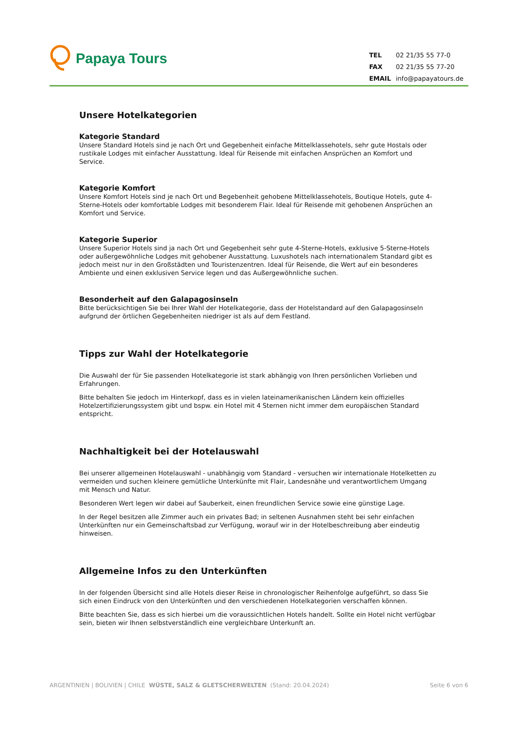Papaya Tours
| TEL | 02 21/35 55 77-0 |
| FAX | 02 21/35 55 77-20 |
| EMAIL | info@papayatours.de |
Unsere Hotelkategorien
Kategorie Standard
Unsere Standard Hotels sind je nach Ort und Gegebenheit einfache Mittelklassehotels, sehr gute Hostals oder rustikale Lodges mit einfacher Ausstattung. Ideal für Reisende mit einfachen Ansprüchen an Komfort und Service.
Kategorie Komfort
Unsere Komfort Hotels sind je nach Ort und Begebenheit gehobene Mittelklassehotels, Boutique Hotels, gute 4-Sterne-Hotels oder komfortable Lodges mit besonderem Flair. Ideal für Reisende mit gehobenen Ansprüchen an Komfort und Service.
Kategorie Superior
Unsere Superior Hotels sind ja nach Ort und Gegebenheit sehr gute 4-Sterne-Hotels, exklusive 5-Sterne-Hotels oder außergewöhnliche Lodges mit gehobener Ausstattung. Luxushotels nach internationalem Standard gibt es jedoch meist nur in den Großstädten und Touristenzentren. Ideal für Reisende, die Wert auf ein besonderes Ambiente und einen exklusiven Service legen und das Außergewöhnliche suchen.
Besonderheit auf den Galapagosinseln
Bitte berücksichtigen Sie bei Ihrer Wahl der Hotelkategorie, dass der Hotelstandard auf den Galapagosinseln aufgrund der örtlichen Gegebenheiten niedriger ist als auf dem Festland.
Tipps zur Wahl der Hotelkategorie
Die Auswahl der für Sie passenden Hotelkategorie ist stark abhängig von Ihren persönlichen Vorlieben und Erfahrungen.
Bitte behalten Sie jedoch im Hinterkopf, dass es in vielen lateinamerikanischen Ländern kein offizielles Hotelzertifizierungssystem gibt und bspw. ein Hotel mit 4 Sternen nicht immer dem europäischen Standard entspricht.
Nachhaltigkeit bei der Hotelauswahl
Bei unserer allgemeinen Hotelauswahl - unabhängig vom Standard - versuchen wir internationale Hotelketten zu vermeiden und suchen kleinere gemütliche Unterkünfte mit Flair, Landesnähe und verantwortlichem Umgang mit Mensch und Natur.
Besonderen Wert legen wir dabei auf Sauberkeit, einen freundlichen Service sowie eine günstige Lage.
In der Regel besitzen alle Zimmer auch ein privates Bad; in seltenen Ausnahmen steht bei sehr einfachen Unterkünften nur ein Gemeinschaftsbad zur Verfügung, worauf wir in der Hotelbeschreibung aber eindeutig hinweisen.
Allgemeine Infos zu den Unterkünften
In der folgenden Übersicht sind alle Hotels dieser Reise in chronologischer Reihenfolge aufgeführt, so dass Sie sich einen Eindruck von den Unterkünften und den verschiedenen Hotelkategorien verschaffen können.
Bitte beachten Sie, dass es sich hierbei um die voraussichtlichen Hotels handelt. Sollte ein Hotel nicht verfügbar sein, bieten wir Ihnen selbstverständlich eine vergleichbare Unterkunft an.
ARGENTINIEN | BOLIVIEN | CHILE WÜSTE, SALZ & GLETSCHERWELTEN (Stand: 20.04.2024) Seite 6 von 6